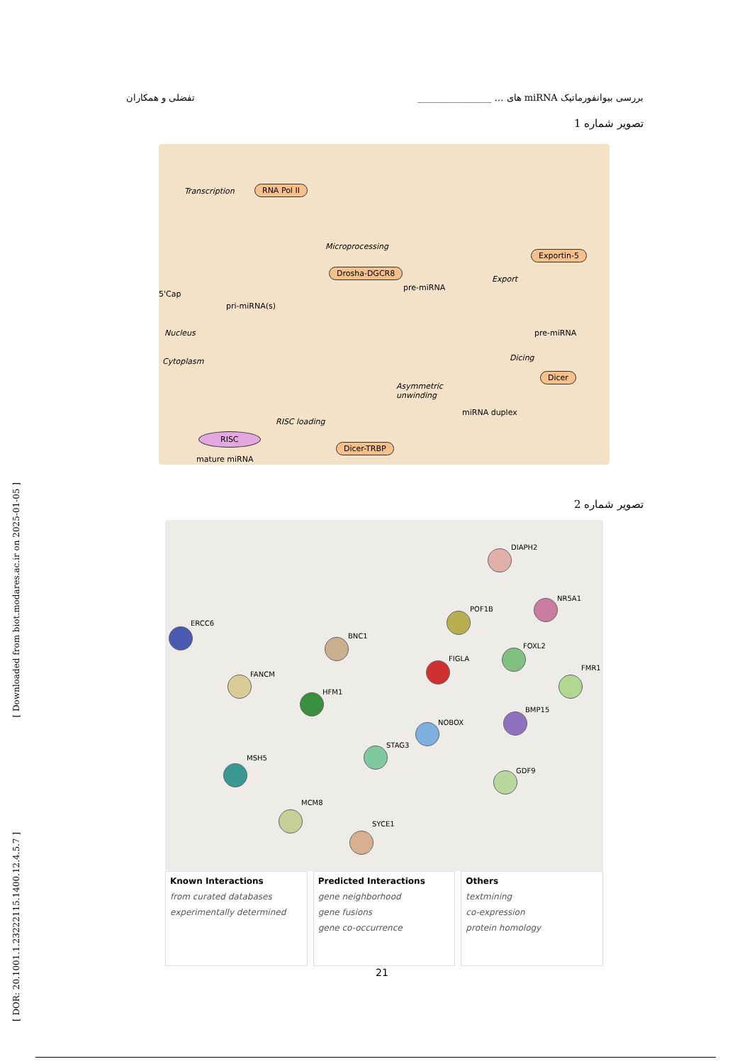[ Downloaded from biot.modares.ac.ir on 2025-01-05 ]
[ DOR: 20.1001.1.23222115.1400.12.4.5.7 ]
بررسی بیوانفورماتیک miRNA های … ________________ تفضلی و همکاران
تصویر شماره 1
Transcription RNA Pol II
Microprocessing
Drosha-DGCR8
pre-miRNA
5'Cap
pri-miRNA(s)
Exportin-5
Export
pre-miRNA Nucleus
Cytoplasm Dicing
Dicer
Asymmetric
unwinding
miRNA duplex
RISC loading
RISC
mature miRNA
Dicer-TRBP
تصویر شماره 2
ERCC6
BNC1
DIAPH2
NR5A1
POF1B
FANCM
HFM1
FIGLA
FOXL2
FMR1
BMP15
NOBOX
STAG3
MSH5
GDF9
MCM8
SYCE1
Known Interactions
from curated databases
experimentally determined
Predicted Interactions
gene neighborhood
gene fusions
gene co-occurrence
Others
textmining
co-expression
protein homology
21